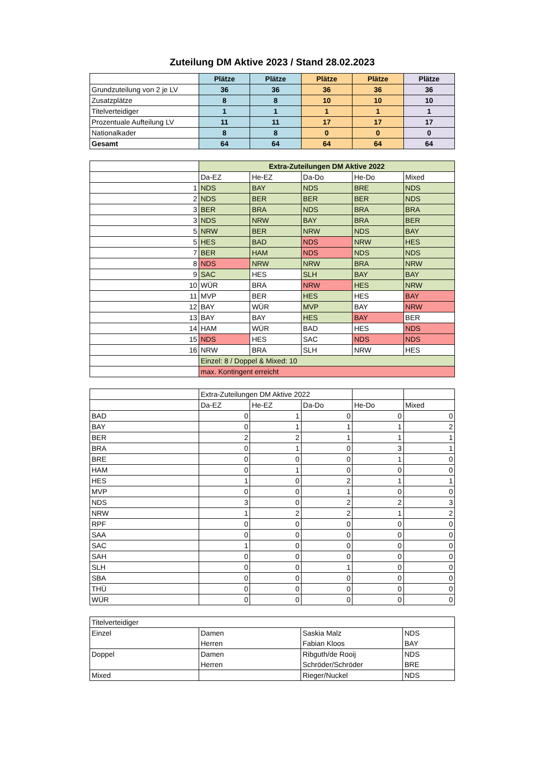Zuteilung DM Aktive 2023 / Stand 28.02.2023
| | Plätze | Plätze | Plätze | Plätze | Plätze |
| Grundzuteilung von 2 je LV | 36 | 36 | 36 | 36 | 36 |
| Zusatzplätze | 8 | 8 | 10 | 10 | 10 |
| Titelverteidiger | 1 | 1 | 1 | 1 | 1 |
| Prozentuale Aufteilung LV | 11 | 11 | 17 | 17 | 17 |
| Nationalkader | 8 | 8 | 0 | 0 | 0 |
| Gesamt | 64 | 64 | 64 | 64 | 64 |
| | Extra-Zuteilungen DM Aktive 2022 | | | | |
| | Da-EZ | He-EZ | Da-Do | He-Do | Mixed |
| 1 | NDS | BAY | NDS | BRE | NDS |
| 2 | NDS | BER | BER | BER | NDS |
| 3 | BER | BRA | NDS | BRA | BRA |
| 3 | NDS | NRW | BAY | BRA | BER |
| 5 | NRW | BER | NRW | NDS | BAY |
| 5 | HES | BAD | NDS | NRW | HES |
| 7 | BER | HAM | NDS | NDS | NDS |
| 8 | NDS | NRW | NRW | BRA | NRW |
| 9 | SAC | HES | SLH | BAY | BAY |
| 10 | WÜR | BRA | NRW | HES | NRW |
| 11 | MVP | BER | HES | HES | BAY |
| 12 | BAY | WÜR | MVP | BAY | NRW |
| 13 | BAY | BAY | HES | BAY | BER |
| 14 | HAM | WÜR | BAD | HES | NDS |
| 15 | NDS | HES | SAC | NDS | NDS |
| 16 | NRW | BRA | SLH | NRW | HES |
| | Einzel: 8 / Doppel & Mixed: 10 | | | | |
| | max. Kontingent erreicht | | | | |
| | Extra-Zuteilungen DM Aktive 2022 | | | | |
| | Da-EZ | He-EZ | Da-Do | He-Do | Mixed |
| BAD | 0 | 1 | 0 | 0 | 0 |
| BAY | 0 | 1 | 1 | 1 | 2 |
| BER | 2 | 2 | 1 | 1 | 1 |
| BRA | 0 | 1 | 0 | 3 | 1 |
| BRE | 0 | 0 | 0 | 1 | 0 |
| HAM | 0 | 1 | 0 | 0 | 0 |
| HES | 1 | 0 | 2 | 1 | 1 |
| MVP | 0 | 0 | 1 | 0 | 0 |
| NDS | 3 | 0 | 2 | 2 | 3 |
| NRW | 1 | 2 | 2 | 1 | 2 |
| RPF | 0 | 0 | 0 | 0 | 0 |
| SAA | 0 | 0 | 0 | 0 | 0 |
| SAC | 1 | 0 | 0 | 0 | 0 |
| SAH | 0 | 0 | 0 | 0 | 0 |
| SLH | 0 | 0 | 1 | 0 | 0 |
| SBA | 0 | 0 | 0 | 0 | 0 |
| THÜ | 0 | 0 | 0 | 0 | 0 |
| WÜR | 0 | 0 | 0 | 0 | 0 |
| Titelverteidiger | | | |
| Einzel | Damen | Saskia Malz | NDS |
| | Herren | Fabian Kloos | BAY |
| Doppel | Damen | Ribguth/de Rooij | NDS |
| | Herren | Schröder/Schröder | BRE |
| Mixed | | Rieger/Nuckel | NDS |